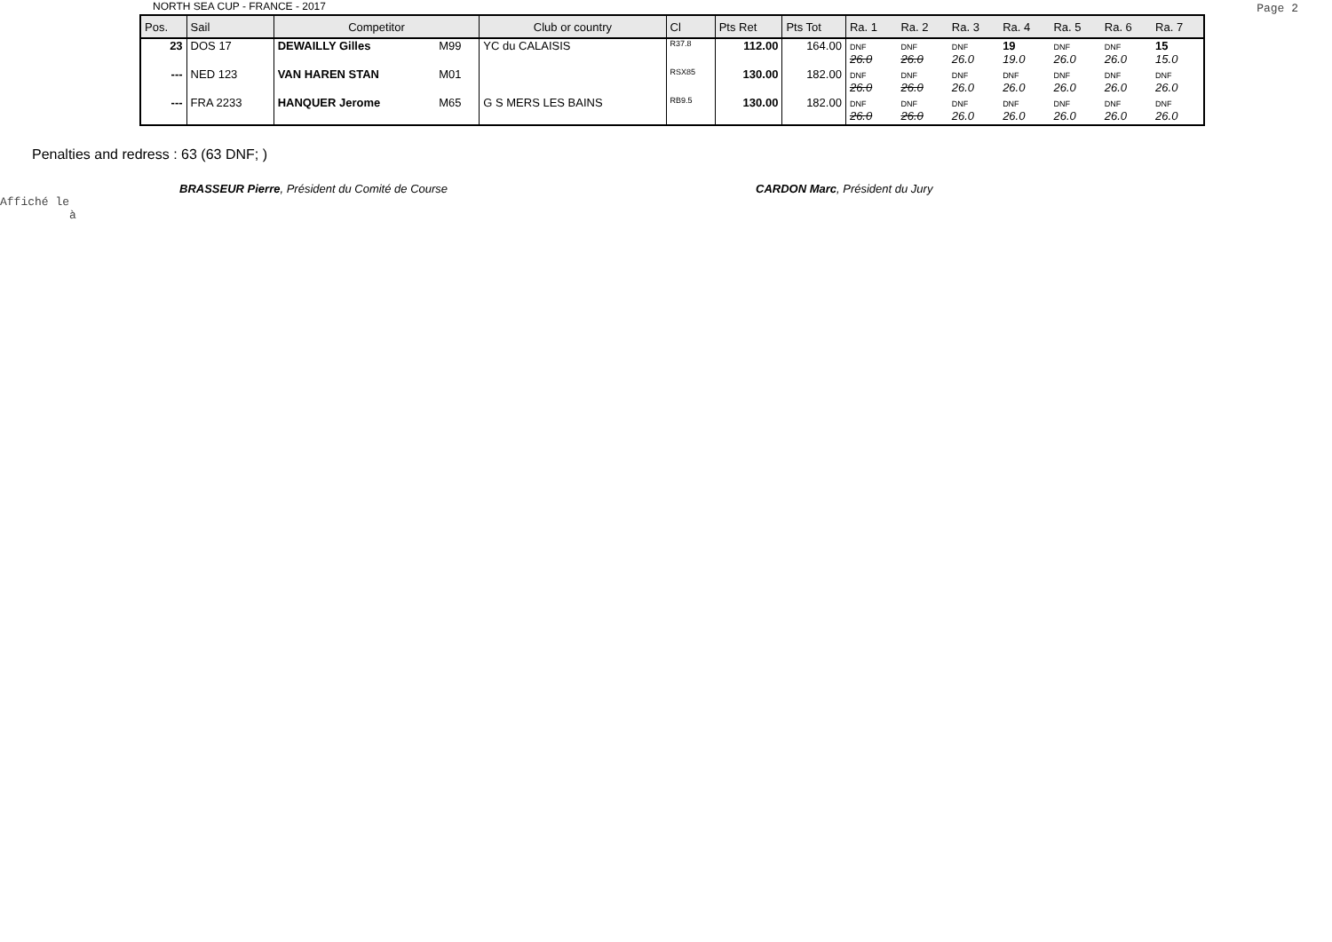NORTH SEA CUP - FRANCE - 2017 Page 2
| Pos. | Sail | Competitor | | Club or country | Cl | Pts Ret | Pts Tot | Ra. 1 | Ra. 2 | Ra. 3 | Ra. 4 | Ra. 5 | Ra. 6 | Ra. 7 |
| --- | --- | --- | --- | --- | --- | --- | --- | --- | --- | --- | --- | --- | --- | --- |
| 23 | DOS 17 | DEWAILLY Gilles | M99 | YC du CALAISIS | R37.8 | 112.00 | 164.00 | DNF 26.0 | DNF 26.0 | DNF 26.0 | 19 19.0 | DNF 26.0 | DNF 26.0 | 15 15.0 |
| --- | NED 123 | VAN HAREN STAN | M01 | | RSX85 | 130.00 | 182.00 | DNF 26.0 | DNF 26.0 | DNF 26.0 | DNF 26.0 | DNF 26.0 | DNF 26.0 | DNF 26.0 |
| --- | FRA 2233 | HANQUER Jerome | M65 | G S MERS LES BAINS | RB9.5 | 130.00 | 182.00 | DNF 26.0 | DNF 26.0 | DNF 26.0 | DNF 26.0 | DNF 26.0 | DNF 26.0 | DNF 26.0 |
Penalties and redress : 63 (63 DNF; )
BRASSEUR Pierre, Président du Comité de Course
CARDON Marc, Président du Jury
Affiché le
à